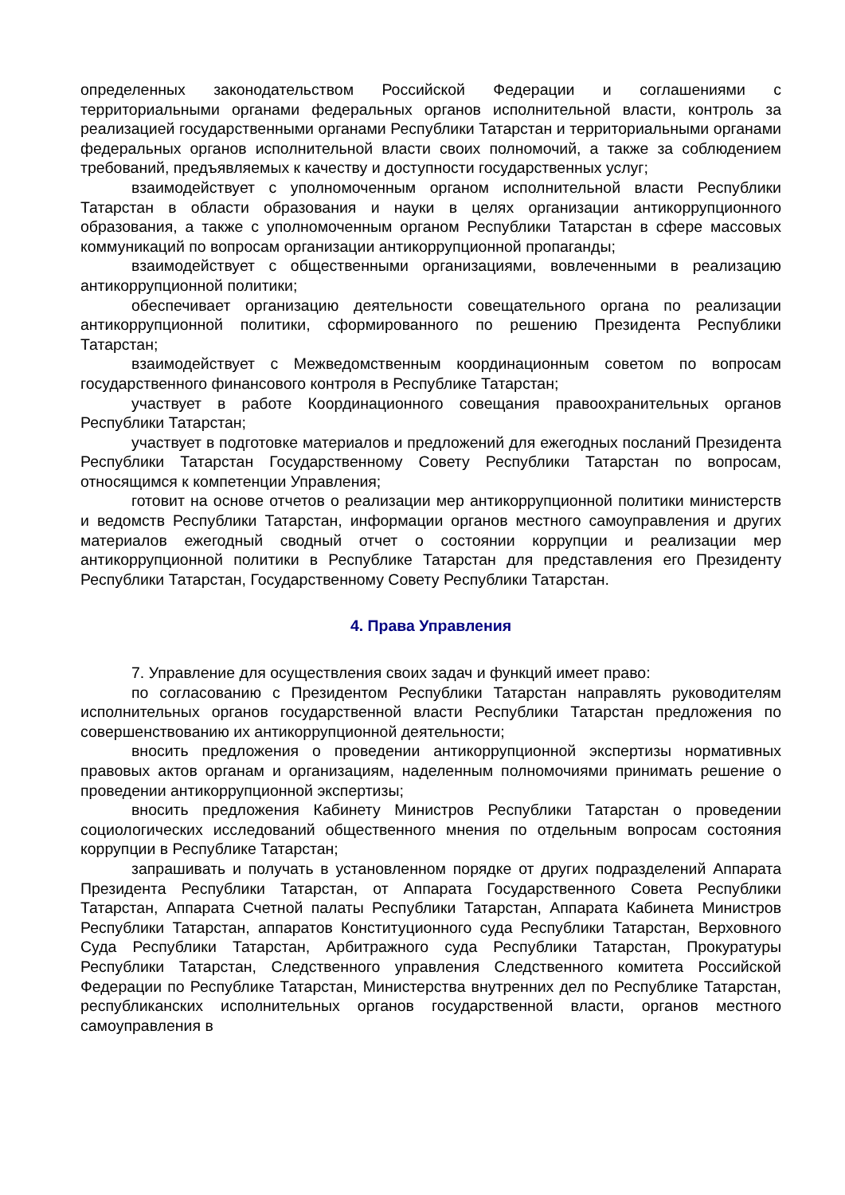определенных законодательством Российской Федерации и соглашениями с территориальными органами федеральных органов исполнительной власти, контроль за реализацией государственными органами Республики Татарстан и территориальными органами федеральных органов исполнительной власти своих полномочий, а также за соблюдением требований, предъявляемых к качеству и доступности государственных услуг;
взаимодействует с уполномоченным органом исполнительной власти Республики Татарстан в области образования и науки в целях организации антикоррупционного образования, а также с уполномоченным органом Республики Татарстан в сфере массовых коммуникаций по вопросам организации антикоррупционной пропаганды;
взаимодействует с общественными организациями, вовлеченными в реализацию антикоррупционной политики;
обеспечивает организацию деятельности совещательного органа по реализации антикоррупционной политики, сформированного по решению Президента Республики Татарстан;
взаимодействует с Межведомственным координационным советом по вопросам государственного финансового контроля в Республике Татарстан;
участвует в работе Координационного совещания правоохранительных органов Республики Татарстан;
участвует в подготовке материалов и предложений для ежегодных посланий Президента Республики Татарстан Государственному Совету Республики Татарстан по вопросам, относящимся к компетенции Управления;
готовит на основе отчетов о реализации мер антикоррупционной политики министерств и ведомств Республики Татарстан, информации органов местного самоуправления и других материалов ежегодный сводный отчет о состоянии коррупции и реализации мер антикоррупционной политики в Республике Татарстан для представления его Президенту Республики Татарстан, Государственному Совету Республики Татарстан.
4. Права Управления
7. Управление для осуществления своих задач и функций имеет право:
по согласованию с Президентом Республики Татарстан направлять руководителям исполнительных органов государственной власти Республики Татарстан предложения по совершенствованию их антикоррупционной деятельности;
вносить предложения о проведении антикоррупционной экспертизы нормативных правовых актов органам и организациям, наделенным полномочиями принимать решение о проведении антикоррупционной экспертизы;
вносить предложения Кабинету Министров Республики Татарстан о проведении социологических исследований общественного мнения по отдельным вопросам состояния коррупции в Республике Татарстан;
запрашивать и получать в установленном порядке от других подразделений Аппарата Президента Республики Татарстан, от Аппарата Государственного Совета Республики Татарстан, Аппарата Счетной палаты Республики Татарстан, Аппарата Кабинета Министров Республики Татарстан, аппаратов Конституционного суда Республики Татарстан, Верховного Суда Республики Татарстан, Арбитражного суда Республики Татарстан, Прокуратуры Республики Татарстан, Следственного управления Следственного комитета Российской Федерации по Республике Татарстан, Министерства внутренних дел по Республике Татарстан, республиканских исполнительных органов государственной власти, органов местного самоуправления в